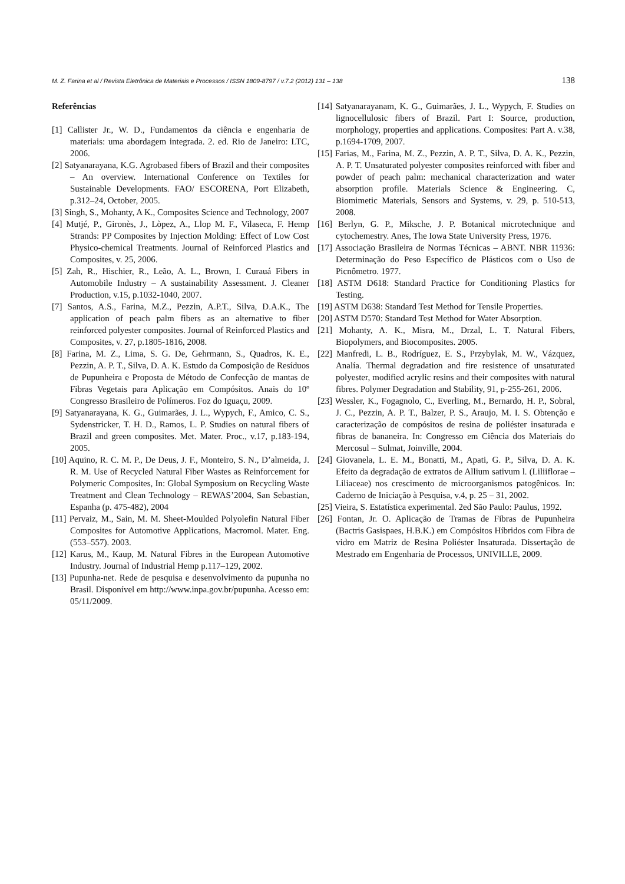M. Z. Farina et al / Revista Eletrônica de Materiais e Processos / ISSN 1809-8797 / v.7.2 (2012) 131 – 138 138
Referências
[1] Callister Jr., W. D., Fundamentos da ciência e engenharia de materiais: uma abordagem integrada. 2. ed. Rio de Janeiro: LTC, 2006.
[2] Satyanarayana, K.G. Agrobased fibers of Brazil and their composites – An overview. International Conference on Textiles for Sustainable Developments. FAO/ ESCORENA, Port Elizabeth, p.312–24, October, 2005.
[3] Singh, S., Mohanty, A K., Composites Science and Technology, 2007
[4] Mutjé, P., Gironès, J., Lòpez, A., Llop M. F., Vilaseca, F. Hemp Strands: PP Composites by Injection Molding: Effect of Low Cost Physico-chemical Treatments. Journal of Reinforced Plastics and Composites, v. 25, 2006.
[5] Zah, R., Hischier, R., Leão, A. L., Brown, I. Curauá Fibers in Automobile Industry – A sustainability Assessment. J. Cleaner Production, v.15, p.1032-1040, 2007.
[7] Santos, A.S., Farina, M.Z., Pezzin, A.P.T., Silva, D.A.K., The application of peach palm fibers as an alternative to fiber reinforced polyester composites. Journal of Reinforced Plastics and Composites, v. 27, p.1805-1816, 2008.
[8] Farina, M. Z., Lima, S. G. De, Gehrmann, S., Quadros, K. E., Pezzin, A. P. T., Silva, D. A. K. Estudo da Composição de Resíduos de Pupunheira e Proposta de Método de Confecção de mantas de Fibras Vegetais para Aplicação em Compósitos. Anais do 10º Congresso Brasileiro de Polímeros. Foz do Iguaçu, 2009.
[9] Satyanarayana, K. G., Guimarães, J. L., Wypych, F., Amico, C. S., Sydenstricker, T. H. D., Ramos, L. P. Studies on natural fibers of Brazil and green composites. Met. Mater. Proc., v.17, p.183-194, 2005.
[10] Aquino, R. C. M. P., De Deus, J. F., Monteiro, S. N., D’almeida, J. R. M. Use of Recycled Natural Fiber Wastes as Reinforcement for Polymeric Composites, In: Global Symposium on Recycling Waste Treatment and Clean Technology – REWAS’2004, San Sebastian, Espanha (p. 475-482), 2004
[11] Pervaiz, M., Sain, M. M. Sheet-Moulded Polyolefin Natural Fiber Composites for Automotive Applications, Macromol. Mater. Eng. (553–557). 2003.
[12] Karus, M., Kaup, M. Natural Fibres in the European Automotive Industry. Journal of Industrial Hemp p.117–129, 2002.
[13] Pupunha-net. Rede de pesquisa e desenvolvimento da pupunha no Brasil. Disponível em http://www.inpa.gov.br/pupunha. Acesso em: 05/11/2009.
[14] Satyanarayanam, K. G., Guimarães, J. L., Wypych, F. Studies on lignocellulosic fibers of Brazil. Part I: Source, production, morphology, properties and applications. Composites: Part A. v.38, p.1694-1709, 2007.
[15] Farias, M., Farina, M. Z., Pezzin, A. P. T., Silva, D. A. K., Pezzin, A. P. T. Unsaturated polyester composites reinforced with fiber and powder of peach palm: mechanical characterization and water absorption profile. Materials Science & Engineering. C, Biomimetic Materials, Sensors and Systems, v. 29, p. 510-513, 2008.
[16] Berlyn, G. P., Miksche, J. P. Botanical microtechnique and cytochemestry. Anes, The Iowa State University Press, 1976.
[17] Associação Brasileira de Normas Técnicas – ABNT. NBR 11936: Determinação do Peso Específico de Plásticos com o Uso de Picnômetro. 1977.
[18] ASTM D618: Standard Practice for Conditioning Plastics for Testing.
[19] ASTM D638: Standard Test Method for Tensile Properties.
[20] ASTM D570: Standard Test Method for Water Absorption.
[21] Mohanty, A. K., Misra, M., Drzal, L. T. Natural Fibers, Biopolymers, and Biocomposites. 2005.
[22] Manfredi, L. B., Rodríguez, E. S., Przybylak, M. W., Vázquez, Analía. Thermal degradation and fire resistence of unsaturated polyester, modified acrylic resins and their composites with natural fibres. Polymer Degradation and Stability, 91, p-255-261, 2006.
[23] Wessler, K., Fogagnolo, C., Everling, M., Bernardo, H. P., Sobral, J. C., Pezzin, A. P. T., Balzer, P. S., Araujo, M. I. S. Obtenção e caracterização de compósitos de resina de poliéster insaturada e fibras de bananeira. In: Congresso em Ciência dos Materiais do Mercosul – Sulmat, Joinville, 2004.
[24] Giovanela, L. E. M., Bonatti, M., Apati, G. P., Silva, D. A. K. Efeito da degradação de extratos de Allium sativum l. (Liliiflorae – Liliaceae) nos crescimento de microorganismos patogênicos. In: Caderno de Iniciação à Pesquisa, v.4, p. 25 – 31, 2002.
[25] Vieira, S. Estatística experimental. 2ed São Paulo: Paulus, 1992.
[26] Fontan, Jr. O. Aplicação de Tramas de Fibras de Pupunheira (Bactris Gasispaes, H.B.K.) em Compósitos Híbridos com Fibra de vidro em Matriz de Resina Poliéster Insaturada. Dissertação de Mestrado em Engenharia de Processos, UNIVILLE, 2009.